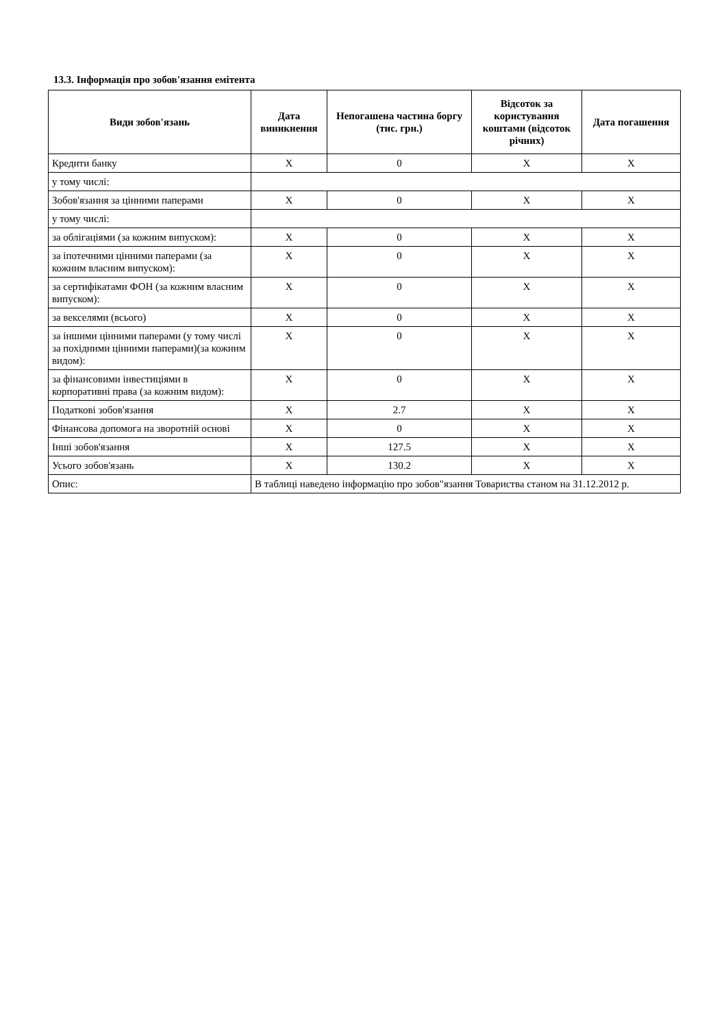13.3. Інформація про зобов'язання емітента
| Види зобов'язань | Дата виникнення | Непогашена частина боргу (тис. грн.) | Відсоток за користування коштами (відсоток річних) | Дата погашення |
| --- | --- | --- | --- | --- |
| Кредити банку | X | 0 | X | X |
| у тому числі: | | | | |
| Зобов'язання за цінними паперами | X | 0 | X | X |
| у тому числі: | | | | |
| за облігаціями (за кожним випуском): | X | 0 | X | X |
| за іпотечними цінними паперами (за кожним власним випуском): | X | 0 | X | X |
| за сертифікатами ФОН (за кожним власним випуском): | X | 0 | X | X |
| за векселями (всього) | X | 0 | X | X |
| за іншими цінними паперами (у тому числі за похідними цінними паперами)(за кожним видом): | X | 0 | X | X |
| за фінансовими інвестиціями в корпоративні права (за кожним видом): | X | 0 | X | X |
| Податкові зобов'язання | X | 2.7 | X | X |
| Фінансова допомога на зворотній основі | X | 0 | X | X |
| Інші зобов'язання | X | 127.5 | X | X |
| Усього зобов'язань | X | 130.2 | X | X |
| Опис: | В таблиці наведено інформацію про зобов"язання Товариства станом на 31.12.2012 р. | | | |